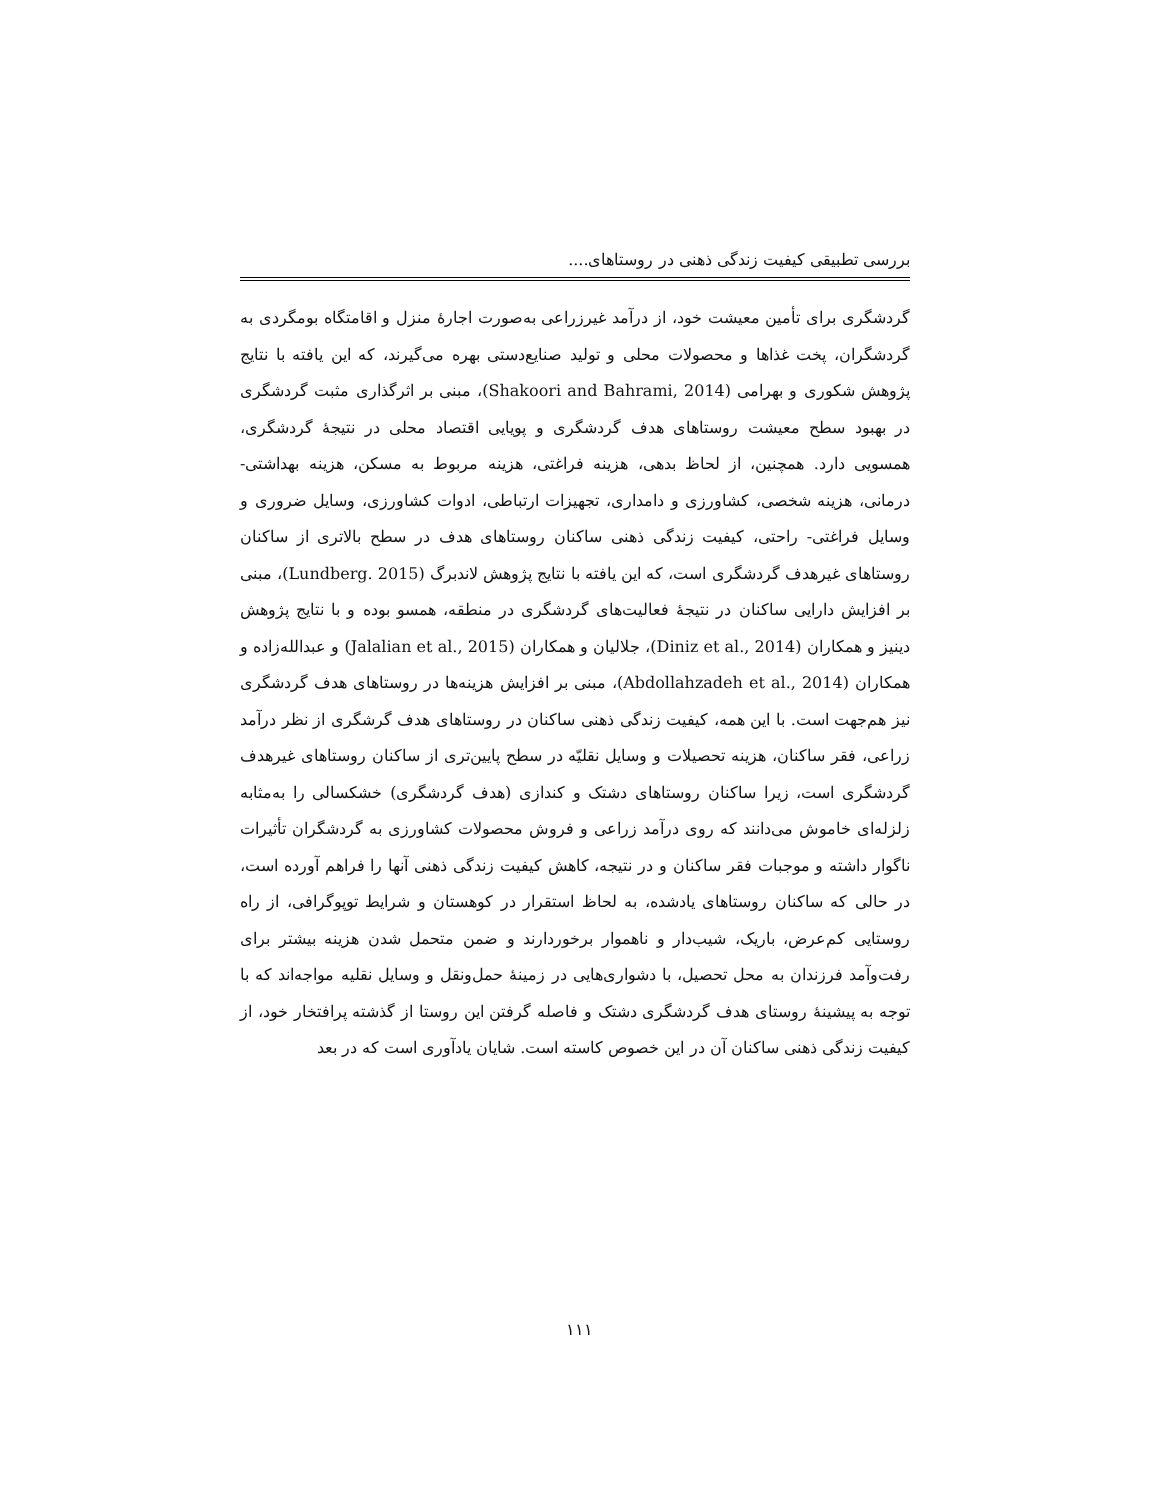بررسی تطبیقی کیفیت زندگی ذهنی در روستاهای....
گردشگری برای تأمین معیشت خود، از درآمد غیرزراعی به‌صورت اجارهٔ منزل و اقامتگاه بومگردی به گردشگران، پخت غذاها و محصولات محلی و تولید صنایع‌دستی بهره می‌گیرند، که این یافته با نتایج پژوهش شکوری و بهرامی (Shakoori and Bahrami, 2014)، مبنی بر اثرگذاری مثبت گردشگری در بهبود سطح معیشت روستاهای هدف گردشگری و پویایی اقتصاد محلی در نتیجهٔ گردشگری، همسویی دارد. همچنین، از لحاظ بدهی، هزینه فراغتی، هزینه مربوط به مسکن، هزینه بهداشتی- درمانی، هزینه شخصی، کشاورزی و دامداری، تجهیزات ارتباطی، ادوات کشاورزی، وسایل ضروری و وسایل فراغتی- راحتی، کیفیت زندگی ذهنی ساکنان روستاهای هدف در سطح بالاتری از ساکنان روستاهای غیرهدف گردشگری است، که این یافته با نتایج پژوهش لاندبرگ (Lundberg. 2015)، مبنی بر افزایش دارایی ساکنان در نتیجهٔ فعالیت‌های گردشگری در منطقه، همسو بوده و با نتایج پژوهش دینیز و همکاران (Diniz et al., 2014)، جلالیان و همکاران (Jalalian et al., 2015) و عبدالله‌زاده و همکاران (Abdollahzadeh et al., 2014)، مبنی بر افزایش هزینه‌ها در روستاهای هدف گردشگری نیز هم‌جهت است. با این همه، کیفیت زندگی ذهنی ساکنان در روستاهای هدف گرشگری از نظر درآمد زراعی، فقر ساکنان، هزینه تحصیلات و وسایل نقلیّه در سطح پایین‌تری از ساکنان روستاهای غیرهدف گردشگری است، زیرا ساکنان روستاهای دشتک و کندازی (هدف گردشگری) خشکسالی را به‌مثابه زلزله‌ای خاموش می‌دانند که روی درآمد زراعی و فروش محصولات کشاورزی به گردشگران تأثیرات ناگوار داشته و موجبات فقر ساکنان و در نتیجه، کاهش کیفیت زندگی ذهنی آنها را فراهم آورده است، در حالی که ساکنان روستاهای یادشده، به لحاظ استقرار در کوهستان و شرایط توپوگرافی، از راه روستایی کم‌عرض، باریک، شیب‌دار و ناهموار برخوردارند و ضمن متحمل شدن هزینه بیشتر برای رفت‌وآمد فرزندان به محل تحصیل، با دشواری‌هایی در زمینهٔ حمل‌ونقل و وسایل نقلیه مواجه‌اند که با توجه به پیشینهٔ روستای هدف گردشگری دشتک و فاصله گرفتن این روستا از گذشته پرافتخار خود، از کیفیت زندگی ذهنی ساکنان آن در این خصوص کاسته است. شایان یادآوری است که در بعد
۱۱۱